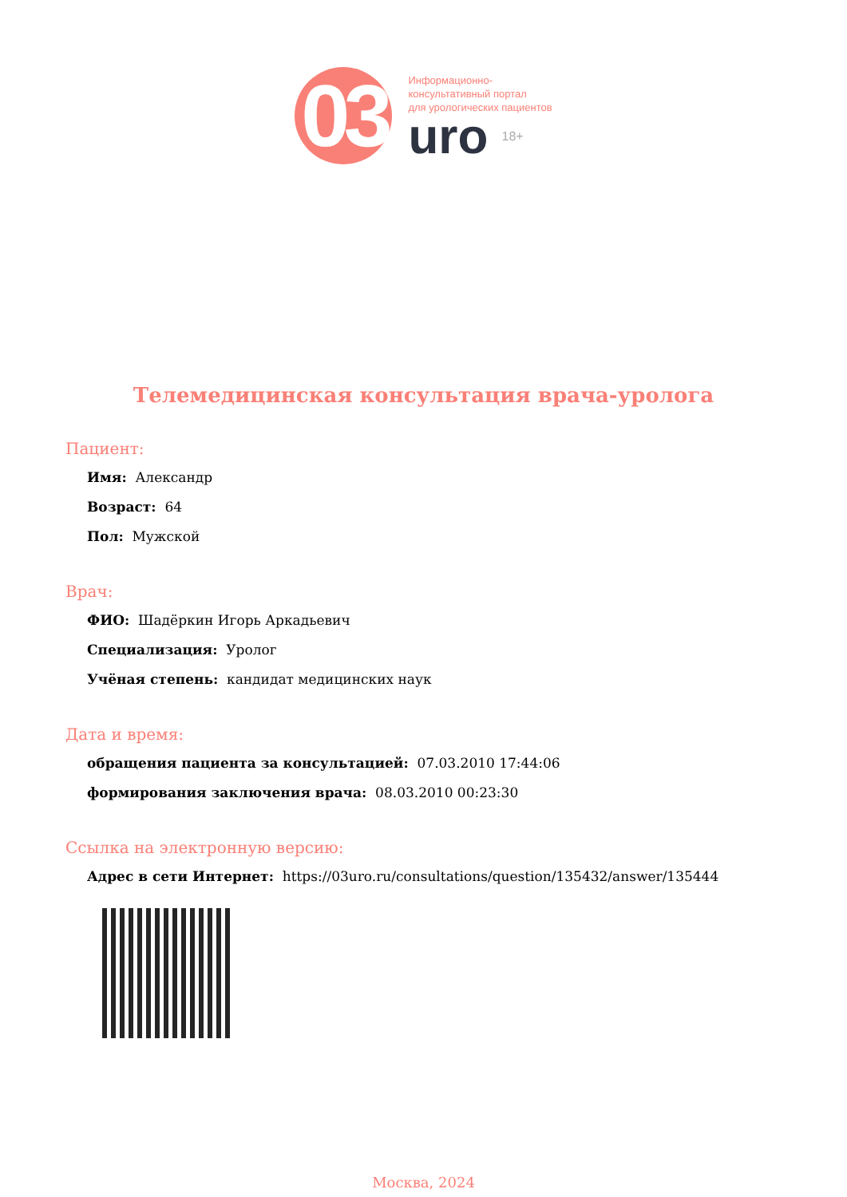03
Информационно-
консультативный портал
для урологических пациентов
uro 18+
Телемедицинская консультация врача-уролога
Пациент:
Имя: Александр
Возраст: 64
Пол: Мужской
Врач:
ФИО: Шадёркин Игорь Аркадьевич
Специализация: Уролог
Учёная степень: кандидат медицинских наук
Дата и время:
обращения пациента за консультацией: 07.03.2010 17:44:06
формирования заключения врача: 08.03.2010 00:23:30
Ссылка на электронную версию:
Адрес в сети Интернет: https://03uro.ru/consultations/question/135432/answer/135444
Москва, 2024